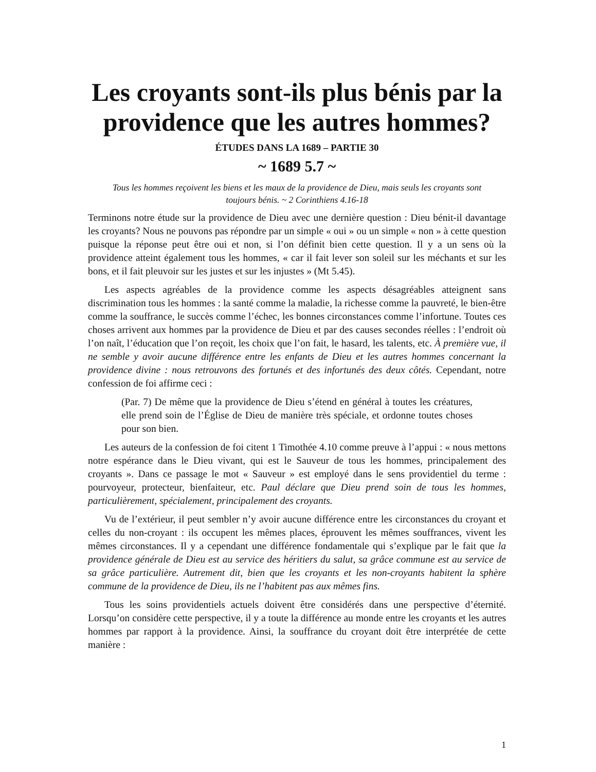Les croyants sont-ils plus bénis par la providence que les autres hommes?
ÉTUDES DANS LA 1689 – PARTIE 30
~ 1689 5.7 ~
Tous les hommes reçoivent les biens et les maux de la providence de Dieu, mais seuls les croyants sont toujours bénis. ~ 2 Corinthiens 4.16-18
Terminons notre étude sur la providence de Dieu avec une dernière question : Dieu bénit-il davantage les croyants? Nous ne pouvons pas répondre par un simple « oui » ou un simple « non » à cette question puisque la réponse peut être oui et non, si l’on définit bien cette question. Il y a un sens où la providence atteint également tous les hommes, « car il fait lever son soleil sur les méchants et sur les bons, et il fait pleuvoir sur les justes et sur les injustes » (Mt 5.45).
Les aspects agréables de la providence comme les aspects désagréables atteignent sans discrimination tous les hommes : la santé comme la maladie, la richesse comme la pauvreté, le bien-être comme la souffrance, le succès comme l’échec, les bonnes circonstances comme l’infortune. Toutes ces choses arrivent aux hommes par la providence de Dieu et par des causes secondes réelles : l’endroit où l’on naît, l’éducation que l’on reçoit, les choix que l’on fait, le hasard, les talents, etc. À première vue, il ne semble y avoir aucune différence entre les enfants de Dieu et les autres hommes concernant la providence divine : nous retrouvons des fortunés et des infortunés des deux côtés. Cependant, notre confession de foi affirme ceci :
(Par. 7) De même que la providence de Dieu s’étend en général à toutes les créatures, elle prend soin de l’Église de Dieu de manière très spéciale, et ordonne toutes choses pour son bien.
Les auteurs de la confession de foi citent 1 Timothée 4.10 comme preuve à l’appui : « nous mettons notre espérance dans le Dieu vivant, qui est le Sauveur de tous les hommes, principalement des croyants ». Dans ce passage le mot « Sauveur » est employé dans le sens providentiel du terme : pourvoyeur, protecteur, bienfaiteur, etc. Paul déclare que Dieu prend soin de tous les hommes, particulièrement, spécialement, principalement des croyants.
Vu de l’extérieur, il peut sembler n’y avoir aucune différence entre les circonstances du croyant et celles du non-croyant : ils occupent les mêmes places, éprouvent les mêmes souffrances, vivent les mêmes circonstances. Il y a cependant une différence fondamentale qui s’explique par le fait que la providence générale de Dieu est au service des héritiers du salut, sa grâce commune est au service de sa grâce particulière. Autrement dit, bien que les croyants et les non-croyants habitent la sphère commune de la providence de Dieu, ils ne l’habitent pas aux mêmes fins.
Tous les soins providentiels actuels doivent être considérés dans une perspective d’éternité. Lorsqu’on considère cette perspective, il y a toute la différence au monde entre les croyants et les autres hommes par rapport à la providence. Ainsi, la souffrance du croyant doit être interprétée de cette manière :
1